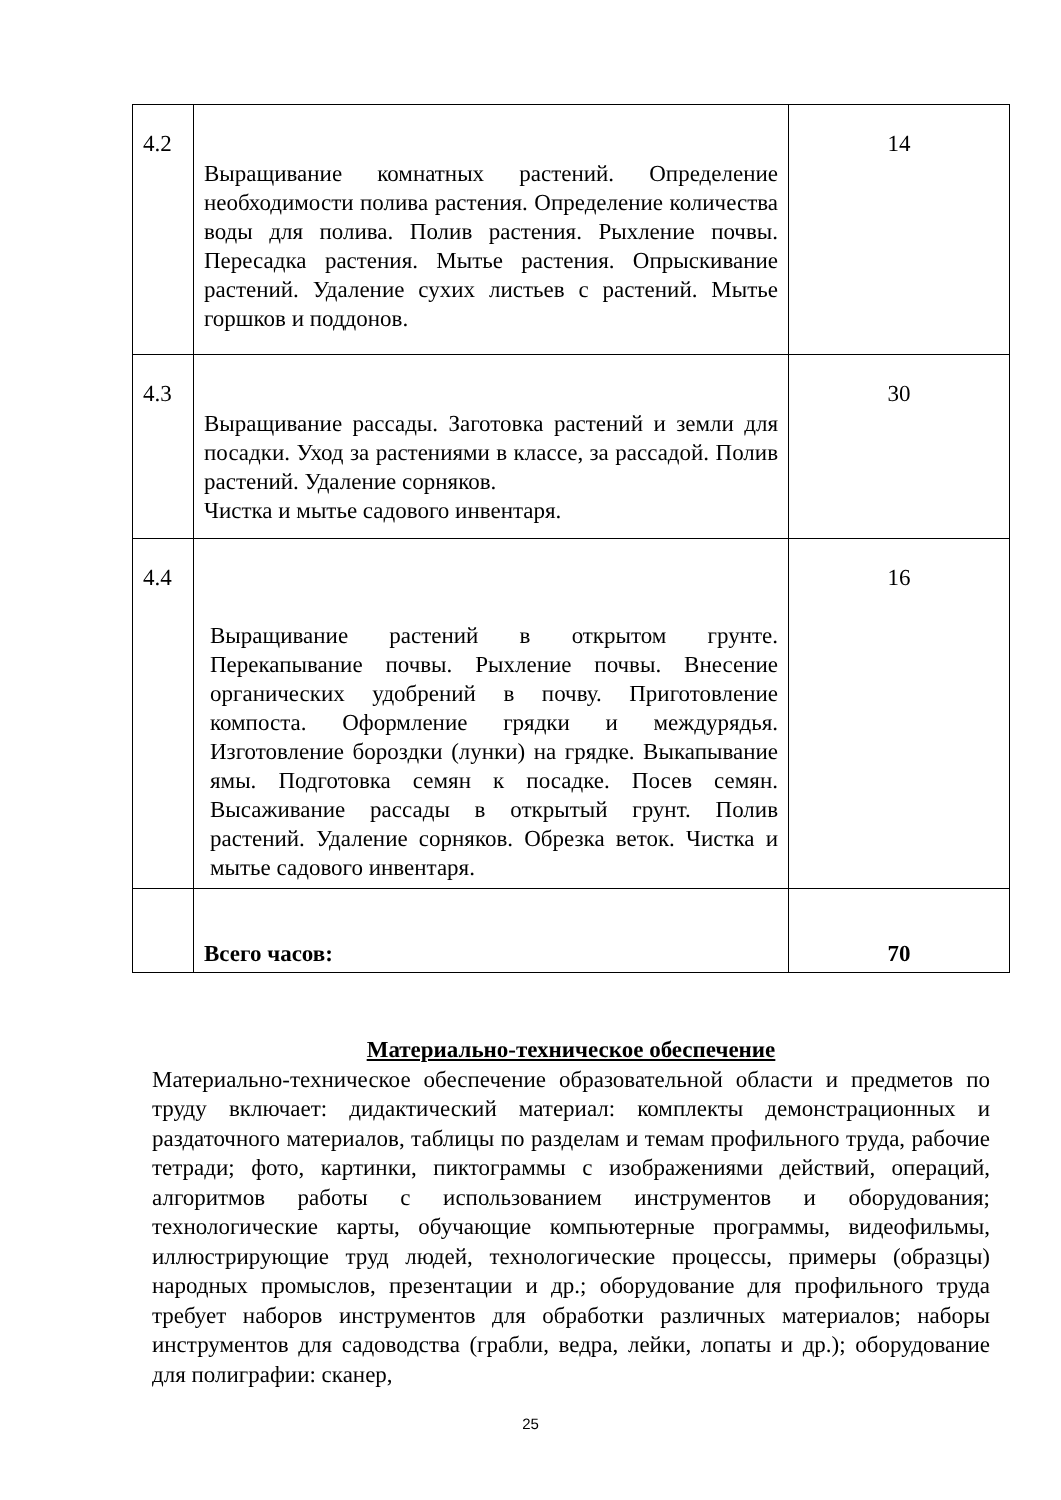| 4.2 | Выращивание комнатных растений. Определение необходимости полива растения. Определение количества воды для полива. Полив растения. Рыхление почвы. Пересадка растения. Мытье растения. Опрыскивание растений. Удаление сухих листьев с растений. Мытье горшков и поддонов. | 14 |
| 4.3 | Выращивание рассады. Заготовка растений и земли для посадки. Уход за растениями в классе, за рассадой. Полив растений. Удаление сорняков. Чистка и мытье садового инвентаря. | 30 |
| 4.4 | Выращивание растений в открытом грунте. Перекапывание почвы. Рыхление почвы. Внесение органических удобрений в почву. Приготовление компоста. Оформление грядки и междурядья. Изготовление бороздки (лунки) на грядке. Выкапывание ямы. Подготовка семян к посадке. Посев семян. Высаживание рассады в открытый грунт. Полив растений. Удаление сорняков. Обрезка веток. Чистка и мытье садового инвентаря. | 16 |
| | Всего часов: | 70 |
Материально-техническое обеспечение
Материально-техническое обеспечение образовательной области и предметов по труду включает: дидактический материал: комплекты демонстрационных и раздаточного материалов, таблицы по разделам и темам профильного труда, рабочие тетради; фото, картинки, пиктограммы с изображениями действий, операций, алгоритмов работы с использованием инструментов и оборудования; технологические карты, обучающие компьютерные программы, видеофильмы, иллюстрирующие труд людей, технологические процессы, примеры (образцы) народных промыслов, презентации и др.; оборудование для профильного труда требует наборов инструментов для обработки различных материалов; наборы инструментов для садоводства (грабли, ведра, лейки, лопаты и др.); оборудование для полиграфии: сканер,
25